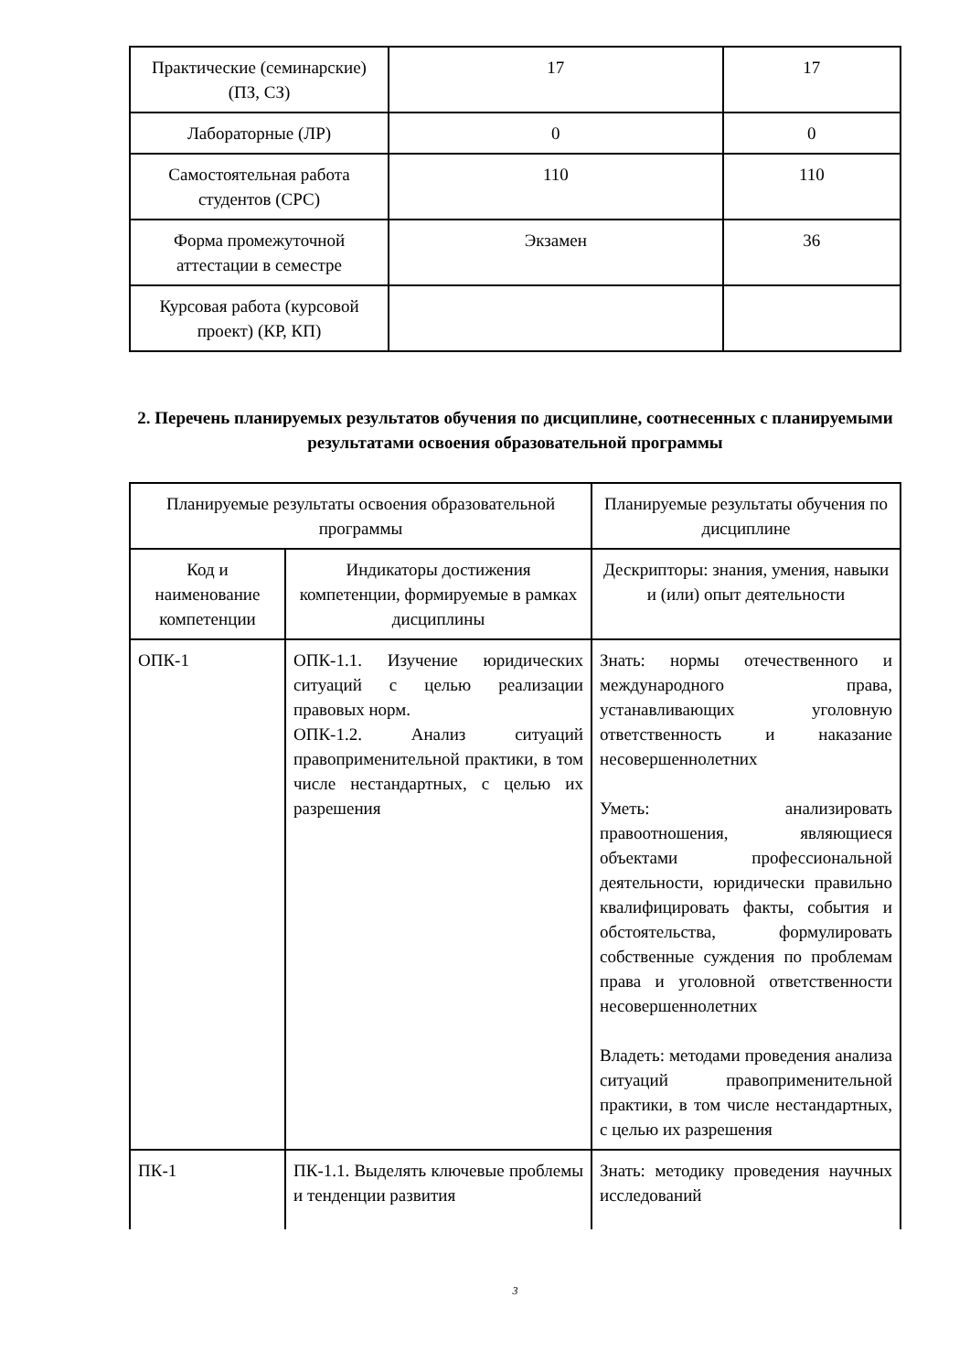| Практические (семинарские) (ПЗ, СЗ) | 17 | 17 |
| Лабораторные (ЛР) | 0 | 0 |
| Самостоятельная работа студентов (СРС) | 110 | 110 |
| Форма промежуточной аттестации в семестре | Экзамен | 36 |
| Курсовая работа (курсовой проект) (КР, КП) | | |
2. Перечень планируемых результатов обучения по дисциплине, соотнесенных с планируемыми результатами освоения образовательной программы
| Планируемые результаты освоения образовательной программы | | Планируемые результаты обучения по дисциплине |
| Код и наименование компетенции | Индикаторы достижения компетенции, формируемые в рамках дисциплины | Дескрипторы: знания, умения, навыки и (или) опыт деятельности |
| ОПК-1 | ОПК-1.1. Изучение юридических ситуаций с целью реализации правовых норм. ОПК-1.2. Анализ ситуаций правоприменительной практики, в том числе нестандартных, с целью их разрешения | Знать: нормы отечественного и международного права, устанавливающих уголовную ответственность и наказание несовершеннолетних Уметь: анализировать правоотношения, являющиеся объектами профессиональной деятельности, юридически правильно квалифицировать факты, события и обстоятельства, формулировать собственные суждения по проблемам права и уголовной ответственности несовершеннолетних Владеть: методами проведения анализа ситуаций правоприменительной практики, в том числе нестандартных, с целью их разрешения |
| ПК-1 | ПК-1.1. Выделять ключевые проблемы и тенденции развития | Знать: методику проведения научных исследований |
3